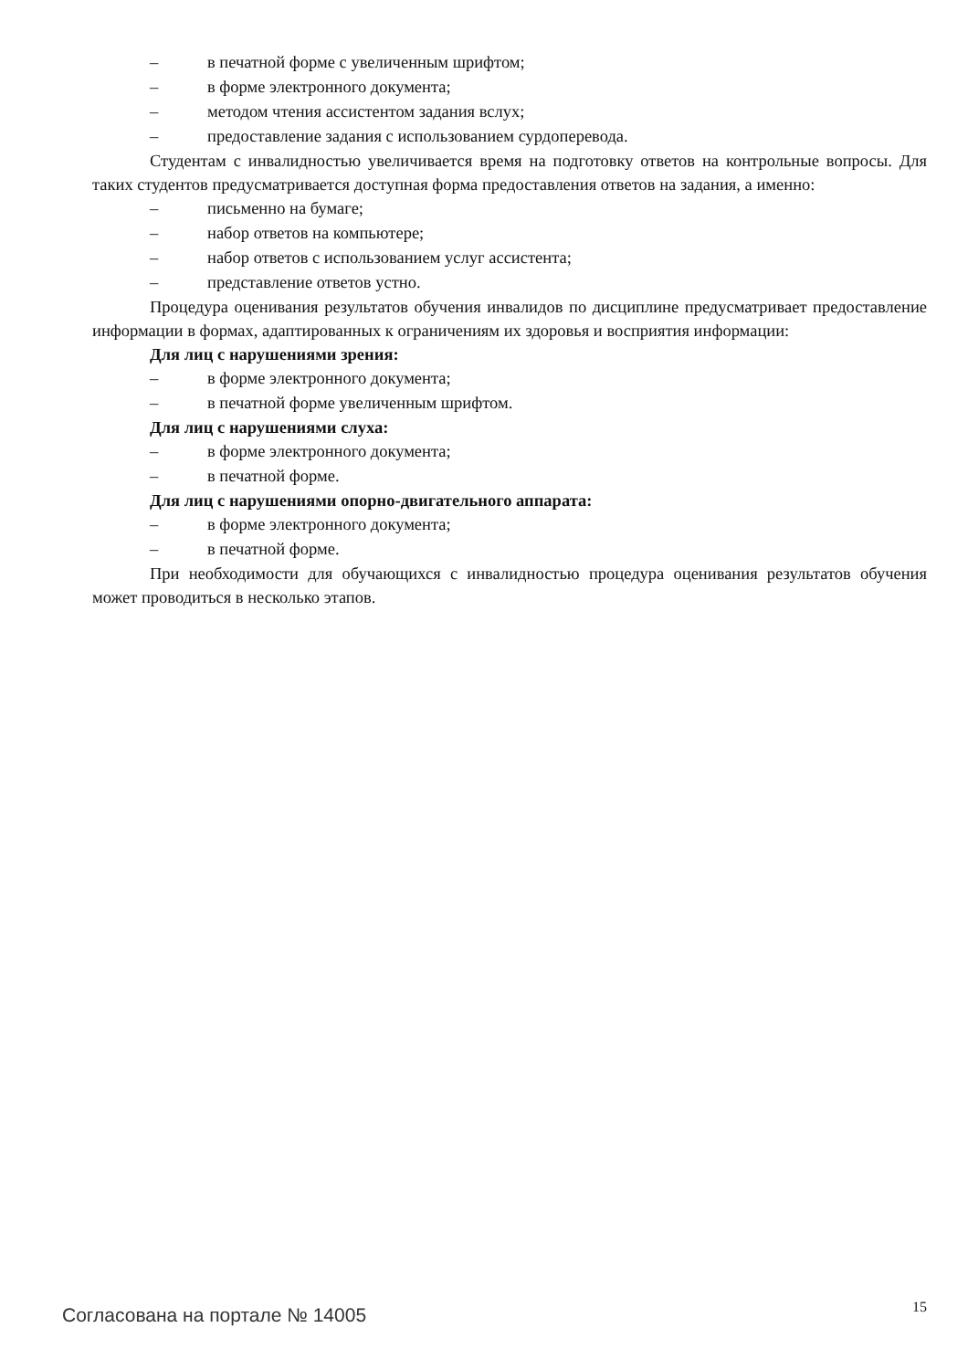– в печатной форме с увеличенным шрифтом;
– в форме электронного документа;
– методом чтения ассистентом задания вслух;
– предоставление задания с использованием сурдоперевода.
Студентам с инвалидностью увеличивается время на подготовку ответов на контрольные вопросы. Для таких студентов предусматривается доступная форма предоставления ответов на задания, а именно:
– письменно на бумаге;
– набор ответов на компьютере;
– набор ответов с использованием услуг ассистента;
– представление ответов устно.
Процедура оценивания результатов обучения инвалидов по дисциплине предусматривает предоставление информации в формах, адаптированных к ограничениям их здоровья и восприятия информации:
Для лиц с нарушениями зрения:
– в форме электронного документа;
– в печатной форме увеличенным шрифтом.
Для лиц с нарушениями слуха:
– в форме электронного документа;
– в печатной форме.
Для лиц с нарушениями опорно-двигательного аппарата:
– в форме электронного документа;
– в печатной форме.
При необходимости для обучающихся с инвалидностью процедура оценивания результатов обучения может проводиться в несколько этапов.
Согласована на портале № 14005 15